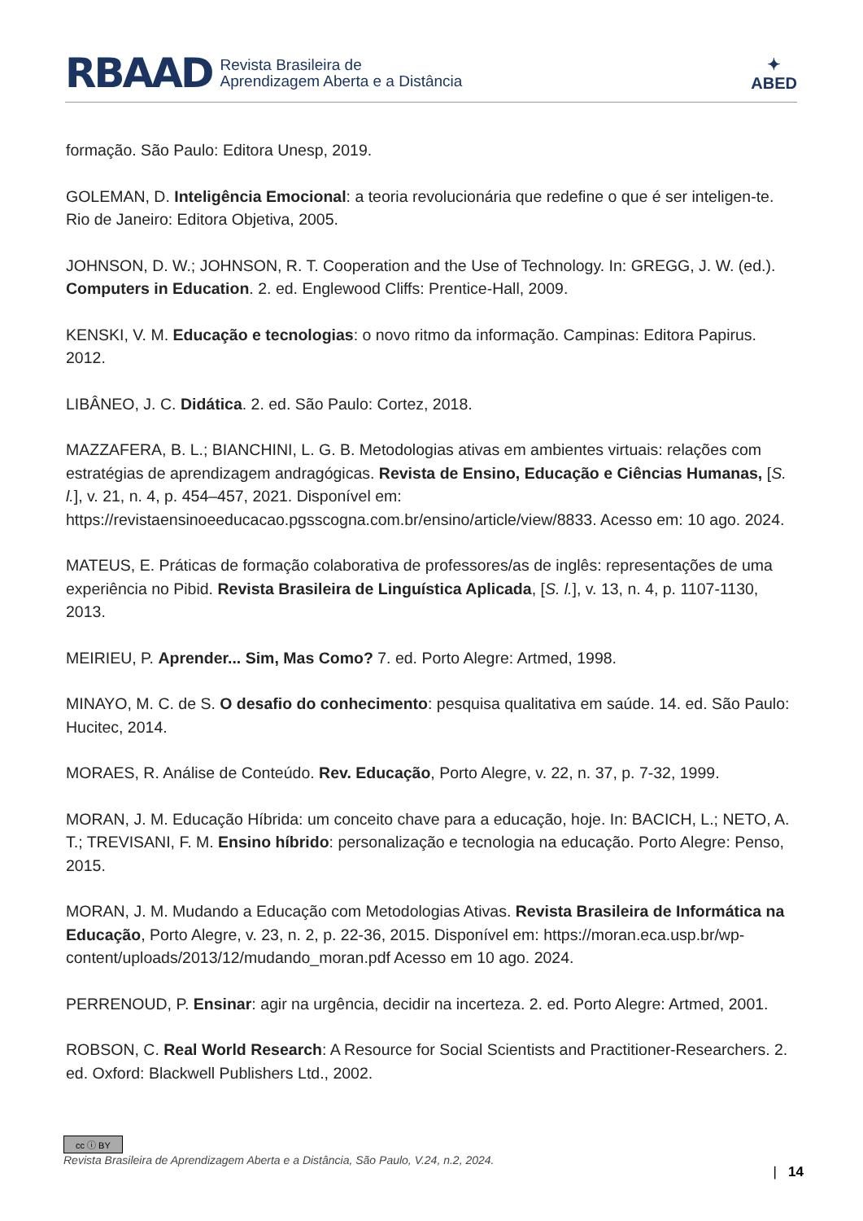RBAAD Revista Brasileira de
Aprendizagem Aberta e a Distância ✦
ABED
formação. São Paulo: Editora Unesp, 2019.
GOLEMAN, D. Inteligência Emocional: a teoria revolucionária que redefine o que é ser inteligen-te. Rio de Janeiro: Editora Objetiva, 2005.
JOHNSON, D. W.; JOHNSON, R. T. Cooperation and the Use of Technology. In: GREGG, J. W. (ed.). Computers in Education. 2. ed. Englewood Cliffs: Prentice-Hall, 2009.
KENSKI, V. M. Educação e tecnologias: o novo ritmo da informação. Campinas: Editora Papirus. 2012.
LIBÂNEO, J. C. Didática. 2. ed. São Paulo: Cortez, 2018.
MAZZAFERA, B. L.; BIANCHINI, L. G. B. Metodologias ativas em ambientes virtuais: relações com estratégias de aprendizagem andragógicas. Revista de Ensino, Educação e Ciências Humanas, [S. l.], v. 21, n. 4, p. 454–457, 2021. Disponível em: https://revistaensinoeeducacao.pgsscogna.com.br/ensino/article/view/8833. Acesso em: 10 ago. 2024.
MATEUS, E. Práticas de formação colaborativa de professores/as de inglês: representações de uma experiência no Pibid. Revista Brasileira de Linguística Aplicada, [S. l.], v. 13, n. 4, p. 1107-1130, 2013.
MEIRIEU, P. Aprender... Sim, Mas Como? 7. ed. Porto Alegre: Artmed, 1998.
MINAYO, M. C. de S. O desafio do conhecimento: pesquisa qualitativa em saúde. 14. ed. São Paulo: Hucitec, 2014.
MORAES, R. Análise de Conteúdo. Rev. Educação, Porto Alegre, v. 22, n. 37, p. 7-32, 1999.
MORAN, J. M. Educação Híbrida: um conceito chave para a educação, hoje. In: BACICH, L.; NETO, A. T.; TREVISANI, F. M. Ensino híbrido: personalização e tecnologia na educação. Porto Alegre: Penso, 2015.
MORAN, J. M. Mudando a Educação com Metodologias Ativas. Revista Brasileira de Informática na Educação, Porto Alegre, v. 23, n. 2, p. 22-36, 2015. Disponível em: https://moran.eca.usp.br/wp-content/uploads/2013/12/mudando_moran.pdf Acesso em 10 ago. 2024.
PERRENOUD, P. Ensinar: agir na urgência, decidir na incerteza. 2. ed. Porto Alegre: Artmed, 2001.
ROBSON, C. Real World Research: A Resource for Social Scientists and Practitioner-Researchers. 2. ed. Oxford: Blackwell Publishers Ltd., 2002.
cc ⓘ BY
Revista Brasileira de Aprendizagem Aberta e a Distância, São Paulo, V.24, n.2, 2024.
| 14